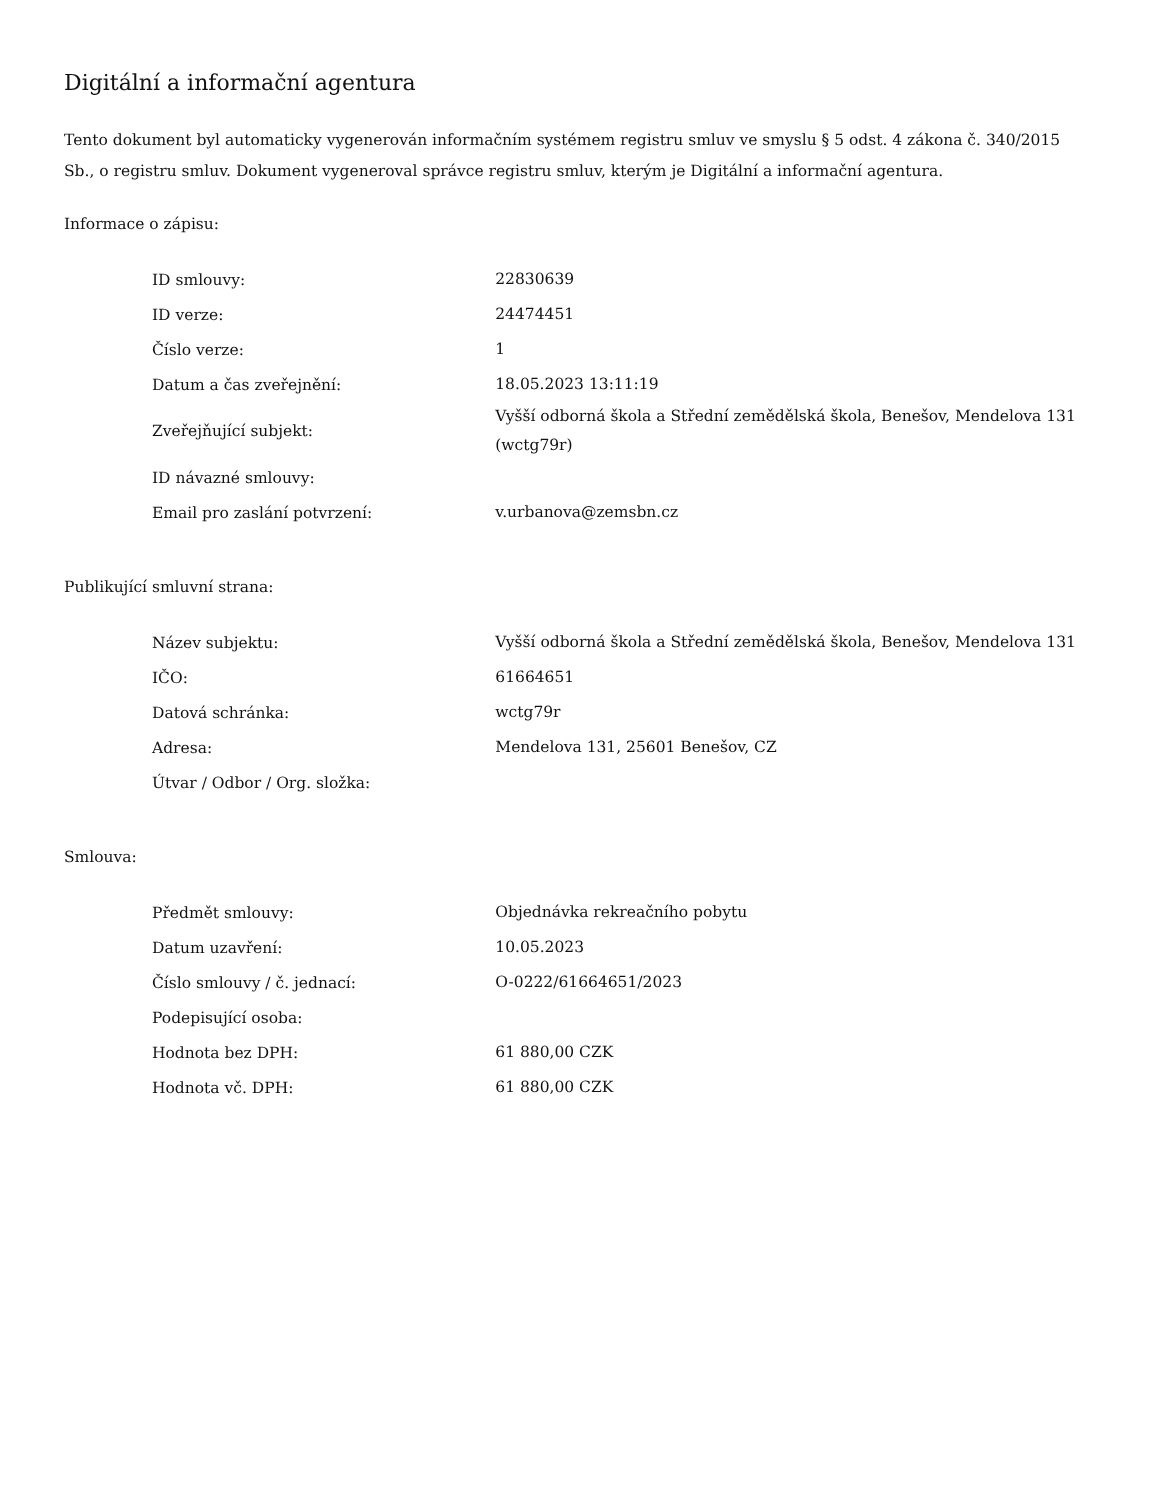Digitální a informační agentura
Tento dokument byl automaticky vygenerován informačním systémem registru smluv ve smyslu § 5 odst. 4 zákona č. 340/2015 Sb., o registru smluv. Dokument vygeneroval správce registru smluv, kterým je Digitální a informační agentura.
Informace o zápisu:
| ID smlouvy: | 22830639 |
| ID verze: | 24474451 |
| Číslo verze: | 1 |
| Datum a čas zveřejnění: | 18.05.2023 13:11:19 |
| Zveřejňující subjekt: | Vyšší odborná škola a Střední zemědělská škola, Benešov, Mendelova 131 (wctg79r) |
| ID návazné smlouvy: | |
| Email pro zaslání potvrzení: | v.urbanova@zemsbn.cz |
Publikující smluvní strana:
| Název subjektu: | Vyšší odborná škola a Střední zemědělská škola, Benešov, Mendelova 131 |
| IČO: | 61664651 |
| Datová schránka: | wctg79r |
| Adresa: | Mendelova 131, 25601 Benešov, CZ |
| Útvar / Odbor / Org. složka: | |
Smlouva:
| Předmět smlouvy: | Objednávka rekreačního pobytu |
| Datum uzavření: | 10.05.2023 |
| Číslo smlouvy / č. jednací: | O-0222/61664651/2023 |
| Podepisující osoba: | |
| Hodnota bez DPH: | 61 880,00 CZK |
| Hodnota vč. DPH: | 61 880,00 CZK |